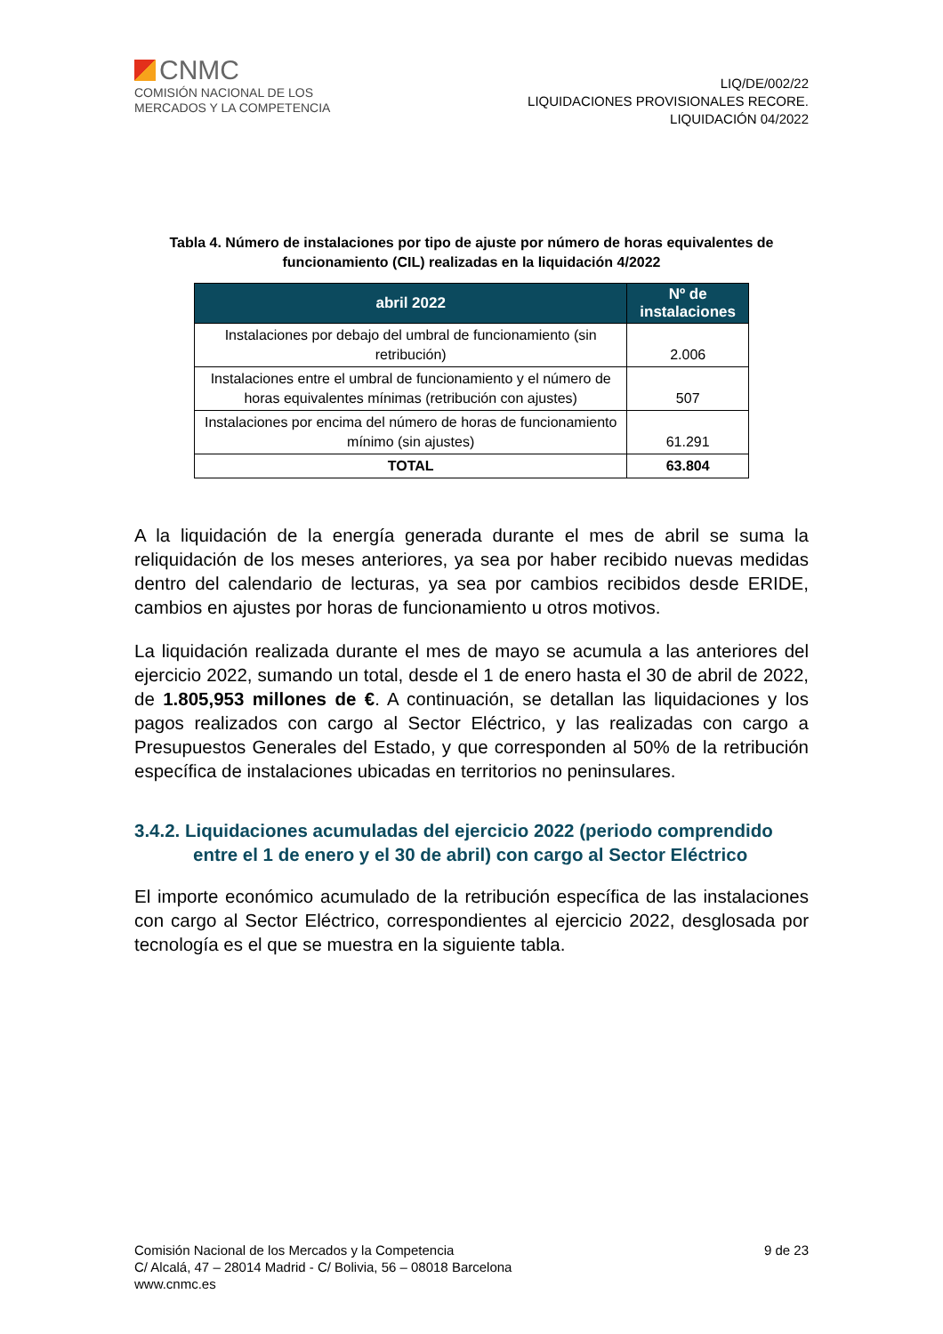CNMC
COMISIÓN NACIONAL DE LOS
MERCADOS Y LA COMPETENCIA
LIQ/DE/002/22
LIQUIDACIONES PROVISIONALES RECORE.
LIQUIDACIÓN 04/2022
Tabla 4. Número de instalaciones por tipo de ajuste por número de horas equivalentes de funcionamiento (CIL) realizadas en la liquidación 4/2022
| abril 2022 | Nº de instalaciones |
| --- | --- |
| Instalaciones por debajo del umbral de funcionamiento (sin retribución) | 2.006 |
| Instalaciones entre el umbral de funcionamiento y el número de horas equivalentes mínimas (retribución con ajustes) | 507 |
| Instalaciones por encima del número de horas de funcionamiento mínimo (sin ajustes) | 61.291 |
| TOTAL | 63.804 |
A la liquidación de la energía generada durante el mes de abril se suma la reliquidación de los meses anteriores, ya sea por haber recibido nuevas medidas dentro del calendario de lecturas, ya sea por cambios recibidos desde ERIDE, cambios en ajustes por horas de funcionamiento u otros motivos.
La liquidación realizada durante el mes de mayo se acumula a las anteriores del ejercicio 2022, sumando un total, desde el 1 de enero hasta el 30 de abril de 2022, de 1.805,953 millones de €. A continuación, se detallan las liquidaciones y los pagos realizados con cargo al Sector Eléctrico, y las realizadas con cargo a Presupuestos Generales del Estado, y que corresponden al 50% de la retribución específica de instalaciones ubicadas en territorios no peninsulares.
3.4.2. Liquidaciones acumuladas del ejercicio 2022 (periodo comprendido entre el 1 de enero y el 30 de abril) con cargo al Sector Eléctrico
El importe económico acumulado de la retribución específica de las instalaciones con cargo al Sector Eléctrico, correspondientes al ejercicio 2022, desglosada por tecnología es el que se muestra en la siguiente tabla.
Comisión Nacional de los Mercados y la Competencia
C/ Alcalá, 47 – 28014 Madrid - C/ Bolivia, 56 – 08018 Barcelona
www.cnmc.es
9 de 23